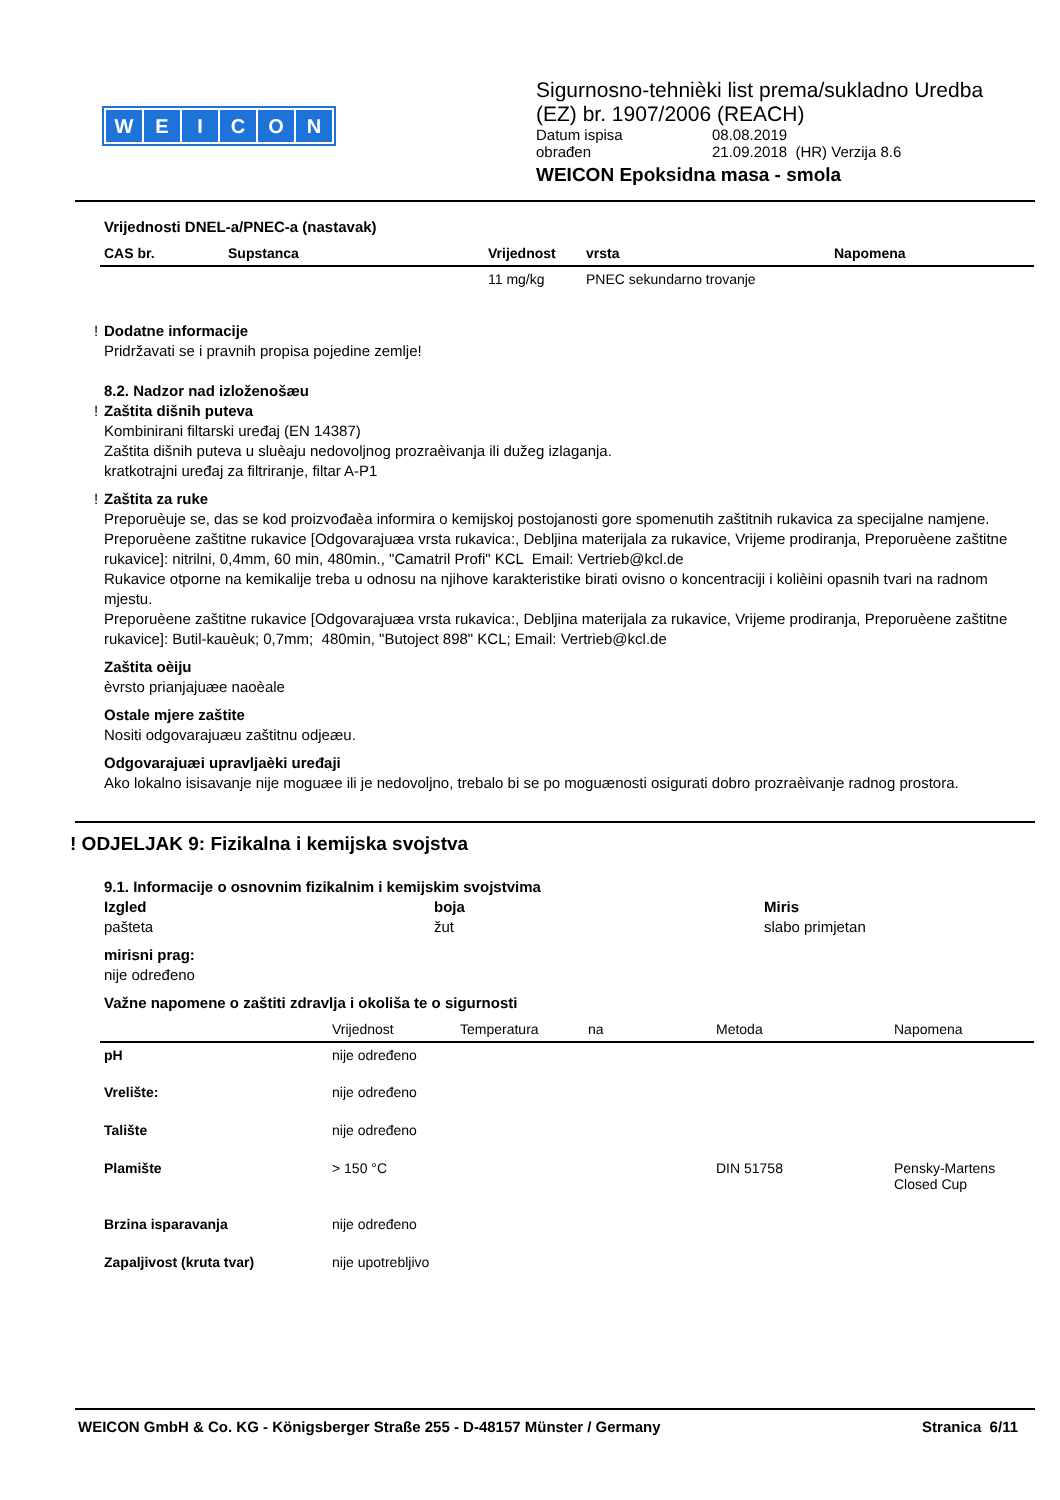WEICON
Sigurnosno-tehnièki list prema/sukladno Uredba
(EZ) br. 1907/2006 (REACH)
Datum ispisa 08.08.2019
obrađen 21.09.2018 (HR) Verzija 8.6
WEICON Epoksidna masa - smola
Vrijednosti DNEL-a/PNEC-a (nastavak)
| CAS br. | Supstanca | Vrijednost | vrsta | Napomena |
| --- | --- | --- | --- | --- |
| | | 11 mg/kg | PNEC sekundarno trovanje | |
! Dodatne informacije
Pridržavati se i pravnih propisa pojedine zemlje!
8.2. Nadzor nad izloženošæu
! Zaštita dišnih puteva
Kombinirani filtarski uređaj (EN 14387)
Zaštita dišnih puteva u sluèaju nedovoljnog prozraèivanja ili dužeg izlaganja.
kratkotrajni uređaj za filtriranje, filtar A-P1
! Zaštita za ruke
Preporuèuje se, das se kod proizvođaèa informira o kemijskoj postojanosti gore spomenutih zaštitnih rukavica za specijalne namjene.
Preporuèene zaštitne rukavice [Odgovarajuæa vrsta rukavica:, Debljina materijala za rukavice, Vrijeme prodiranja, Preporuèene zaštitne rukavice]: nitrilni, 0,4mm, 60 min, 480min., "Camatril Profi" KCL Email: Vertrieb@kcl.de
Rukavice otporne na kemikalije treba u odnosu na njihove karakteristike birati ovisno o koncentraciji i kolièini opasnih tvari na radnom mjestu.
Preporuèene zaštitne rukavice [Odgovarajuæa vrsta rukavica:, Debljina materijala za rukavice, Vrijeme prodiranja, Preporuèene zaštitne rukavice]: Butil-kauèuk; 0,7mm; 480min, "Butoject 898" KCL; Email: Vertrieb@kcl.de
Zaštita oèiju
èvrsto prianjajuæe naoèale
Ostale mjere zaštite
Nositi odgovarajuæu zaštitnu odjeæu.
Odgovarajuæi upravljaèki uređaji
Ako lokalno isisavanje nije moguæe ili je nedovoljno, trebalo bi se po moguænosti osigurati dobro prozraèivanje radnog prostora.
! ODJELJAK 9: Fizikalna i kemijska svojstva
9.1. Informacije o osnovnim fizikalnim i kemijskim svojstvima
Izgled
pašteta
boja
žut
Miris
slabo primjetan
mirisni prag:
nije određeno
Važne napomene o zaštiti zdravlja i okoliša te o sigurnosti
| | Vrijednost | Temperatura | na | Metoda | Napomena |
| pH | nije određeno | | | | |
| Vrelište: | nije određeno | | | | |
| Talište | nije određeno | | | | |
| Plamište | > 150 °C | | | DIN 51758 | Pensky-Martens Closed Cup |
| Brzina isparavanja | nije određeno | | | | |
| Zapaljivost (kruta tvar) | nije upotrebljivo | | | | |
WEICON GmbH & Co. KG - Königsberger Straße 255 - D-48157 Münster / Germany Stranica 6/11